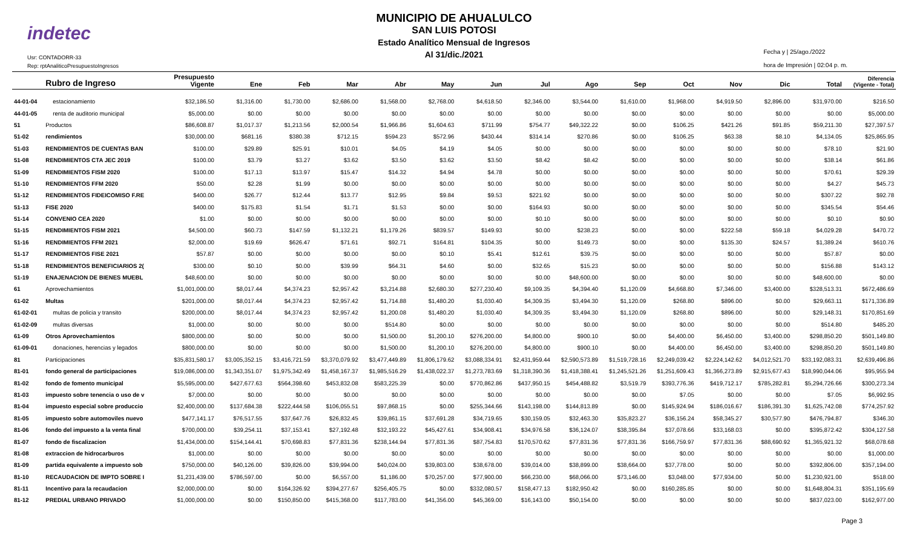indetec
Usr: CONTADORR-33
Rep: rptAnaliticoPresupuestoIngresos
MUNICIPIO DE AHUALULCO
SAN LUIS POTOSI
Estado Analítico Mensual de Ingresos
Al 31/dic./2021
Fecha y | 25/ago./2022
hora de Impresión | 02:04 p. m.
| | Rubro de Ingreso | Presupuesto Vigente | Ene | Feb | Mar | Abr | May | Jun | Jul | Ago | Sep | Oct | Nov | Dic | Total | Diferencia (Vigente - Total) |
| --- | --- | --- | --- | --- | --- | --- | --- | --- | --- | --- | --- | --- | --- | --- | --- | --- |
| 44-01-04 | estacionamiento | $32,186.50 | $1,316.00 | $1,730.00 | $2,686.00 | $1,568.00 | $2,768.00 | $4,618.50 | $2,346.00 | $3,544.00 | $1,610.00 | $1,968.00 | $4,919.50 | $2,896.00 | $31,970.00 | $216.50 |
| 44-01-05 | renta de auditorio municipal | $5,000.00 | $0.00 | $0.00 | $0.00 | $0.00 | $0.00 | $0.00 | $0.00 | $0.00 | $0.00 | $0.00 | $0.00 | $0.00 | $0.00 | $5,000.00 |
| 51 | Productos | $86,608.87 | $1,017.37 | $1,213.56 | $2,000.54 | $1,966.86 | $1,604.63 | $711.99 | $754.77 | $49,322.22 | $0.00 | $106.25 | $421.26 | $91.85 | $59,211.30 | $27,397.57 |
| 51-02 | rendimientos | $30,000.00 | $681.16 | $380.38 | $712.15 | $594.23 | $572.96 | $430.44 | $314.14 | $270.86 | $0.00 | $106.25 | $63.38 | $8.10 | $4,134.05 | $25,865.95 |
| 51-03 | RENDIMIENTOS DE CUENTAS BAN | $100.00 | $29.89 | $25.91 | $10.01 | $4.05 | $4.19 | $4.05 | $0.00 | $0.00 | $0.00 | $0.00 | $0.00 | $0.00 | $78.10 | $21.90 |
| 51-08 | RENDIMIENTOS CTA JEC 2019 | $100.00 | $3.79 | $3.27 | $3.62 | $3.50 | $3.62 | $3.50 | $8.42 | $8.42 | $0.00 | $0.00 | $0.00 | $0.00 | $38.14 | $61.86 |
| 51-09 | RENDIMIENTOS FISM 2020 | $100.00 | $17.13 | $13.97 | $15.47 | $14.32 | $4.94 | $4.78 | $0.00 | $0.00 | $0.00 | $0.00 | $0.00 | $0.00 | $70.61 | $29.39 |
| 51-10 | RENDIMIENTOS FFM 2020 | $50.00 | $2.28 | $1.99 | $0.00 | $0.00 | $0.00 | $0.00 | $0.00 | $0.00 | $0.00 | $0.00 | $0.00 | $0.00 | $4.27 | $45.73 |
| 51-12 | RENDIMIENTOS FIDEICOMISO F.RE | $400.00 | $26.77 | $12.44 | $13.77 | $12.95 | $9.84 | $9.53 | $221.92 | $0.00 | $0.00 | $0.00 | $0.00 | $0.00 | $307.22 | $92.78 |
| 51-13 | FISE 2020 | $400.00 | $175.83 | $1.54 | $1.71 | $1.53 | $0.00 | $0.00 | $164.93 | $0.00 | $0.00 | $0.00 | $0.00 | $0.00 | $345.54 | $54.46 |
| 51-14 | CONVENIO CEA 2020 | $1.00 | $0.00 | $0.00 | $0.00 | $0.00 | $0.00 | $0.00 | $0.10 | $0.00 | $0.00 | $0.00 | $0.00 | $0.00 | $0.10 | $0.90 |
| 51-15 | RENDIMIENTOS FISM 2021 | $4,500.00 | $60.73 | $147.59 | $1,132.21 | $1,179.26 | $839.57 | $149.93 | $0.00 | $238.23 | $0.00 | $0.00 | $222.58 | $59.18 | $4,029.28 | $470.72 |
| 51-16 | RENDIMIENTOS FFM 2021 | $2,000.00 | $19.69 | $626.47 | $71.61 | $92.71 | $164.81 | $104.35 | $0.00 | $149.73 | $0.00 | $0.00 | $135.30 | $24.57 | $1,389.24 | $610.76 |
| 51-17 | RENDIMIENTOS FISE 2021 | $57.87 | $0.00 | $0.00 | $0.00 | $0.00 | $0.10 | $5.41 | $12.61 | $39.75 | $0.00 | $0.00 | $0.00 | $0.00 | $57.87 | $0.00 |
| 51-18 | RENDIMIENTOS BENEFICIARIOS 2( | $300.00 | $0.10 | $0.00 | $39.99 | $64.31 | $4.60 | $0.00 | $32.65 | $15.23 | $0.00 | $0.00 | $0.00 | $0.00 | $156.88 | $143.12 |
| 51-19 | ENAJENACION DE BIENES MUEBL | $48,600.00 | $0.00 | $0.00 | $0.00 | $0.00 | $0.00 | $0.00 | $0.00 | $48,600.00 | $0.00 | $0.00 | $0.00 | $0.00 | $48,600.00 | $0.00 |
| 61 | Aprovechamientos | $1,001,000.00 | $8,017.44 | $4,374.23 | $2,957.42 | $3,214.88 | $2,680.30 | $277,230.40 | $9,109.35 | $4,394.40 | $1,120.09 | $4,668.80 | $7,346.00 | $3,400.00 | $328,513.31 | $672,486.69 |
| 61-02 | Multas | $201,000.00 | $8,017.44 | $4,374.23 | $2,957.42 | $1,714.88 | $1,480.20 | $1,030.40 | $4,309.35 | $3,494.30 | $1,120.09 | $268.80 | $896.00 | $0.00 | $29,663.11 | $171,336.89 |
| 61-02-01 | multas de policia y transito | $200,000.00 | $8,017.44 | $4,374.23 | $2,957.42 | $1,200.08 | $1,480.20 | $1,030.40 | $4,309.35 | $3,494.30 | $1,120.09 | $268.80 | $896.00 | $0.00 | $29,148.31 | $170,851.69 |
| 61-02-09 | multas diversas | $1,000.00 | $0.00 | $0.00 | $0.00 | $514.80 | $0.00 | $0.00 | $0.00 | $0.00 | $0.00 | $0.00 | $0.00 | $0.00 | $514.80 | $485.20 |
| 61-09 | Otros Aprovechamientos | $800,000.00 | $0.00 | $0.00 | $0.00 | $1,500.00 | $1,200.10 | $276,200.00 | $4,800.00 | $900.10 | $0.00 | $4,400.00 | $6,450.00 | $3,400.00 | $298,850.20 | $501,149.80 |
| 61-09-01 | donaciones, herencias y legados | $800,000.00 | $0.00 | $0.00 | $0.00 | $1,500.00 | $1,200.10 | $276,200.00 | $4,800.00 | $900.10 | $0.00 | $4,400.00 | $6,450.00 | $3,400.00 | $298,850.20 | $501,149.80 |
| 81 | Participaciones | $35,831,580.17 | $3,005,352.15 | $3,416,721.59 | $3,370,079.92 | $3,477,449.89 | $1,806,179.62 | $3,088,334.91 | $2,431,959.44 | $2,590,573.89 | $1,519,728.16 | $2,249,039.42 | $2,224,142.62 | $4,012,521.70 | $33,192,083.31 | $2,639,496.86 |
| 81-01 | fondo general de participaciones | $19,086,000.00 | $1,343,351.07 | $1,975,342.49 | $1,458,167.37 | $1,985,516.29 | $1,438,022.37 | $1,273,783.69 | $1,318,390.36 | $1,418,388.41 | $1,245,521.26 | $1,251,609.43 | $1,366,273.89 | $2,915,677.43 | $18,990,044.06 | $95,955.94 |
| 81-02 | fondo de fomento municipal | $5,595,000.00 | $427,677.63 | $564,398.60 | $453,832.08 | $583,225.39 | $0.00 | $770,862.86 | $437,950.15 | $454,488.82 | $3,519.79 | $393,776.36 | $419,712.17 | $785,282.81 | $5,294,726.66 | $300,273.34 |
| 81-03 | impuesto sobre tenencia o uso de v | $7,000.00 | $0.00 | $0.00 | $0.00 | $0.00 | $0.00 | $0.00 | $0.00 | $0.00 | $0.00 | $7.05 | $0.00 | $0.00 | $7.05 | $6,992.95 |
| 81-04 | impuesto especial sobre produccio | $2,400,000.00 | $137,684.38 | $222,444.58 | $106,055.51 | $97,868.15 | $0.00 | $255,344.66 | $143,198.00 | $144,813.89 | $0.00 | $145,924.94 | $186,016.67 | $186,391.30 | $1,625,742.08 | $774,257.92 |
| 81-05 | impuesto sobre automoviles nuevo | $477,141.17 | $76,517.55 | $37,647.76 | $26,832.45 | $39,861.15 | $37,691.28 | $34,719.65 | $30,159.05 | $32,463.30 | $35,823.27 | $36,156.24 | $58,345.27 | $30,577.90 | $476,794.87 | $346.30 |
| 81-06 | fondo del impuesto a la venta final | $700,000.00 | $39,254.11 | $37,153.41 | $27,192.48 | $32,193.22 | $45,427.61 | $34,908.41 | $34,976.58 | $36,124.07 | $38,395.84 | $37,078.66 | $33,168.03 | $0.00 | $395,872.42 | $304,127.58 |
| 81-07 | fondo de fiscalizacion | $1,434,000.00 | $154,144.41 | $70,698.83 | $77,831.36 | $238,144.94 | $77,831.36 | $87,754.83 | $170,570.62 | $77,831.36 | $77,831.36 | $166,759.97 | $77,831.36 | $88,690.92 | $1,365,921.32 | $68,078.68 |
| 81-08 | extraccion de hidrocarburos | $1,000.00 | $0.00 | $0.00 | $0.00 | $0.00 | $0.00 | $0.00 | $0.00 | $0.00 | $0.00 | $0.00 | $0.00 | $0.00 | $0.00 | $1,000.00 |
| 81-09 | partida equivalente a impuesto sob | $750,000.00 | $40,126.00 | $39,826.00 | $39,994.00 | $40,024.00 | $39,803.00 | $38,678.00 | $39,014.00 | $38,899.00 | $38,664.00 | $37,778.00 | $0.00 | $0.00 | $392,806.00 | $357,194.00 |
| 81-10 | RECAUDACION DE IMPTO SOBRE I | $1,231,439.00 | $786,597.00 | $0.00 | $6,557.00 | $1,186.00 | $70,257.00 | $77,900.00 | $66,230.00 | $68,066.00 | $73,146.00 | $3,048.00 | $77,934.00 | $0.00 | $1,230,921.00 | $518.00 |
| 81-11 | Incentivo para la recaudacion | $2,000,000.00 | $0.00 | $164,326.92 | $394,277.67 | $256,405.75 | $0.00 | $332,080.57 | $158,477.13 | $182,950.42 | $0.00 | $160,285.85 | $0.00 | $0.00 | $1,648,804.31 | $351,195.69 |
| 81-12 | PREDIAL URBANO PRIVADO | $1,000,000.00 | $0.00 | $150,850.00 | $415,368.00 | $117,783.00 | $41,356.00 | $45,369.00 | $16,143.00 | $50,154.00 | $0.00 | $0.00 | $0.00 | $0.00 | $837,023.00 | $162,977.00 |
Page 3